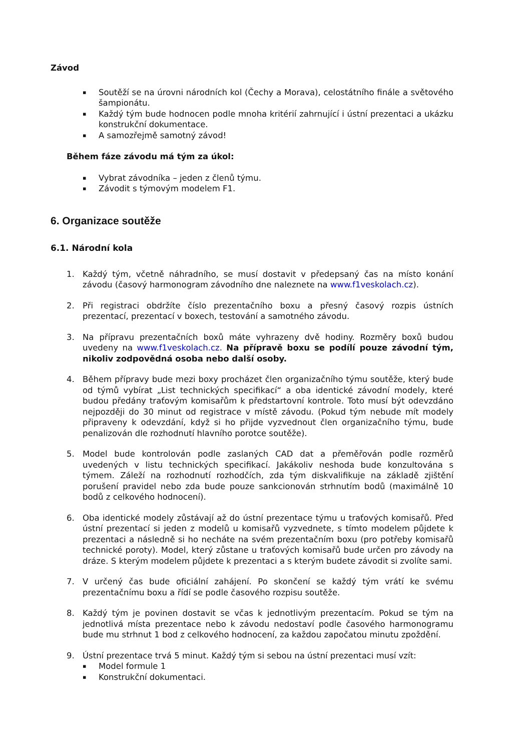Závod
▪ Soutěží se na úrovni národních kol (Čechy a Morava), celostátního finále a světového šampionátu.
▪ Každý tým bude hodnocen podle mnoha kritérií zahrnující i ústní prezentaci a ukázku konstrukční dokumentace.
▪ A samozřejmě samotný závod!
Během fáze závodu má tým za úkol:
▪ Vybrat závodníka – jeden z členů týmu.
▪ Závodit s týmovým modelem F1.
6. Organizace soutěže
6.1. Národní kola
1. Každý tým, včetně náhradního, se musí dostavit v předepsaný čas na místo konání závodu (časový harmonogram závodního dne naleznete na www.f1veskolach.cz).
2. Při registraci obdržíte číslo prezentačního boxu a přesný časový rozpis ústních prezentací, prezentací v boxech, testování a samotného závodu.
3. Na přípravu prezentačních boxů máte vyhrazeny dvě hodiny. Rozměry boxů budou uvedeny na www.f1veskolach.cz. Na přípravě boxu se podílí pouze závodní tým, nikoliv zodpovědná osoba nebo další osoby.
4. Během přípravy bude mezi boxy procházet člen organizačního týmu soutěže, který bude od týmů vybírat „List technických specifikací“ a oba identické závodní modely, které budou předány traťovým komisařům k předstartovní kontrole. Toto musí být odevzdáno nejpozději do 30 minut od registrace v místě závodu. (Pokud tým nebude mít modely připraveny k odevzdání, když si ho přijde vyzvednout člen organizačního týmu, bude penalizován dle rozhodnutí hlavního porotce soutěže).
5. Model bude kontrolován podle zaslaných CAD dat a přeměřován podle rozměrů uvedených v listu technických specifikací. Jakákoliv neshoda bude konzultována s týmem. Záleží na rozhodnutí rozhodčích, zda tým diskvalifikuje na základě zjištění porušení pravidel nebo zda bude pouze sankcionován strhnutím bodů (maximálně 10 bodů z celkového hodnocení).
6. Oba identické modely zůstávají až do ústní prezentace týmu u traťových komisařů. Před ústní prezentací si jeden z modelů u komisařů vyzvednete, s tímto modelem půjdete k prezentaci a následně si ho necháte na svém prezentačním boxu (pro potřeby komisařů technické poroty). Model, který zůstane u traťových komisařů bude určen pro závody na dráze. S kterým modelem půjdete k prezentaci a s kterým budete závodit si zvolíte sami.
7. V určený čas bude oficiální zahájení. Po skončení se každý tým vrátí ke svému prezentačnímu boxu a řídí se podle časového rozpisu soutěže.
8. Každý tým je povinen dostavit se včas k jednotlivým prezentacím. Pokud se tým na jednotlivá místa prezentace nebo k závodu nedostaví podle časového harmonogramu bude mu strhnut 1 bod z celkového hodnocení, za každou započatou minutu zpoždění.
9. Ústní prezentace trvá 5 minut. Každý tým si sebou na ústní prezentaci musí vzít:
▪ Model formule 1
▪ Konstrukční dokumentaci.